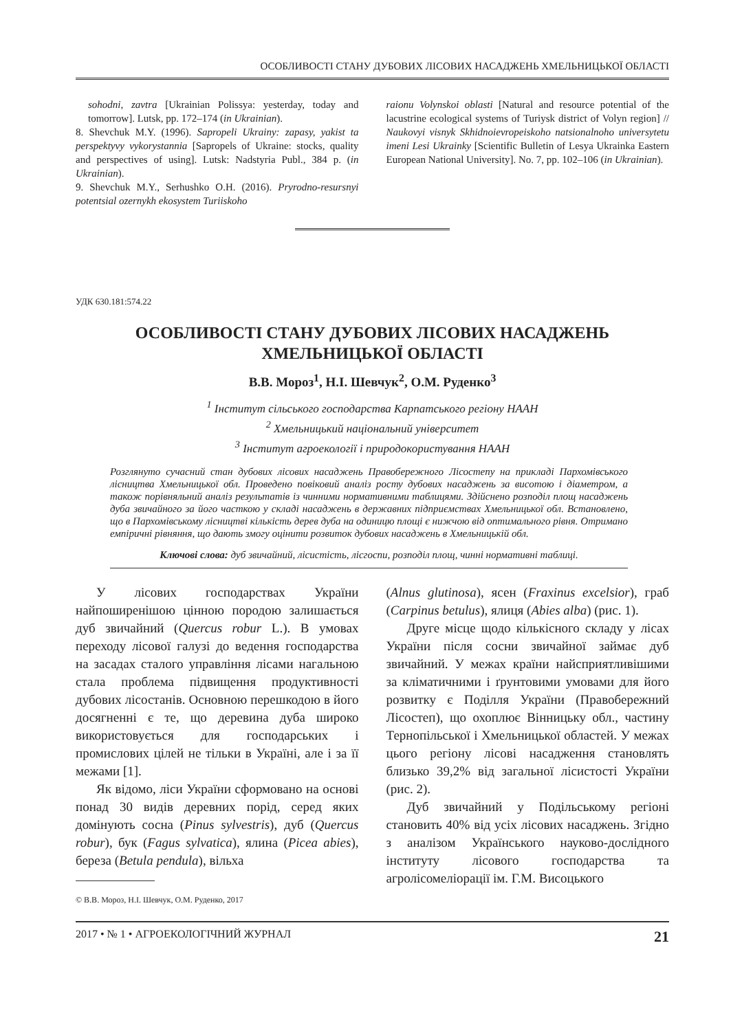ОСОБЛИВОСТІ СТАНУ ДУБОВИХ ЛІСОВИХ НАСАДЖЕНЬ ХМЕЛЬНИЦЬКОЇ ОБЛАСТІ
sohodni, zavtra [Ukrainian Polissya: yesterday, today and tomorrow]. Lutsk, pp. 172–174 (in Ukrainian).
8. Shevchuk M.Y. (1996). Sapropeli Ukrainy: zapasy, yakist ta perspektyvy vykorystannia [Sapropels of Ukraine: stocks, quality and perspectives of using]. Lutsk: Nadstyria Publ., 384 p. (in Ukrainian).
9. Shevchuk M.Y., Serhushko O.H. (2016). Pryrodno-resursnyi potentsial ozernykh ekosystem Turiiskoho
raionu Volynskoi oblasti [Natural and resource potential of the lacustrine ecological systems of Turiysk district of Volyn region] // Naukovyi visnyk Skhidnoievropeiskoho natsionalnoho universytetu imeni Lesi Ukrainky [Scientific Bulletin of Lesya Ukrainka Eastern European National University]. No. 7, pp. 102–106 (in Ukrainian).
УДК 630.181:574.22
ОСОБЛИВОСТІ СТАНУ ДУБОВИХ ЛІСОВИХ НАСАДЖЕНЬ
ХМЕЛЬНИЦЬКОЇ ОБЛАСТІ
В.В. Мороз<sup>1</sup>, Н.І. Шевчук<sup>2</sup>, О.М. Руденко<sup>3</sup>
<sup>1</sup> Інститут сільського господарства Карпатського регіону НААН
<sup>2</sup> Хмельницький національний університет
<sup>3</sup> Інститут агроекології і природокористування НААН
Розглянуто сучасний стан дубових лісових насаджень Правобережного Лісостепу на прикладі Пархомівського лісництва Хмельницької обл. Проведено повіковий аналіз росту дубових насаджень за висотою і діаметром, а також порівняльний аналіз результатів із чинними нормативними таблицями. Здійснено розподіл площ насаджень дуба звичайного за його часткою у складі насаджень в державних підприємствах Хмельницької обл. Встановлено, що в Пархомівському лісництві кількість дерев дуба на одиницю площі є нижчою від оптимального рівня. Отримано емпіричні рівняння, що дають змогу оцінити розвиток дубових насаджень в Хмельницькій обл.
Ключові слова: дуб звичайний, лісистість, лісгоспи, розподіл площ, чинні нормативні таблиці.
У лісових господарствах України найпоширенішою цінною породою залишається дуб звичайний (Quercus robur L.). В умовах переходу лісової галузі до ведення господарства на засадах сталого управління лісами нагальною стала проблема підвищення продуктивності дубових лісостанів. Основною перешкодою в його досягненні є те, що деревина дуба широко використовується для господарських і промислових цілей не тільки в Україні, але і за її межами [1].
Як відомо, ліси України сформовано на основі понад 30 видів деревних порід, серед яких домінують сосна (Pinus sylvestris), дуб (Quercus robur), бук (Fagus sylvatica), ялина (Picea abies), береза (Betula pendula), вільха
© В.В. Мороз, Н.І. Шевчук, О.М. Руденко, 2017
(Alnus glutinosa), ясен (Fraxinus excelsior), граб (Carpinus betulus), ялиця (Abies alba) (рис. 1).
Друге місце щодо кількісного складу у лісах України після сосни звичайної займає дуб звичайний. У межах країни найсприятливішими за кліматичними і ґрунтовими умовами для його розвитку є Поділля України (Правобережний Лісостеп), що охоплює Вінницьку обл., частину Тернопільської і Хмельницької областей. У межах цього регіону лісові насадження становлять близько 39,2% від загальної лісистості України (рис. 2).
Дуб звичайний у Подільському регіоні становить 40% від усіх лісових насаджень. Згідно з аналізом Українського науково-дослідного інституту лісового господарства та агролісомеліорації ім. Г.М. Висоцького
2017 • № 1 • АГРОЕКОЛОГІЧНИЙ ЖУРНАЛ 21